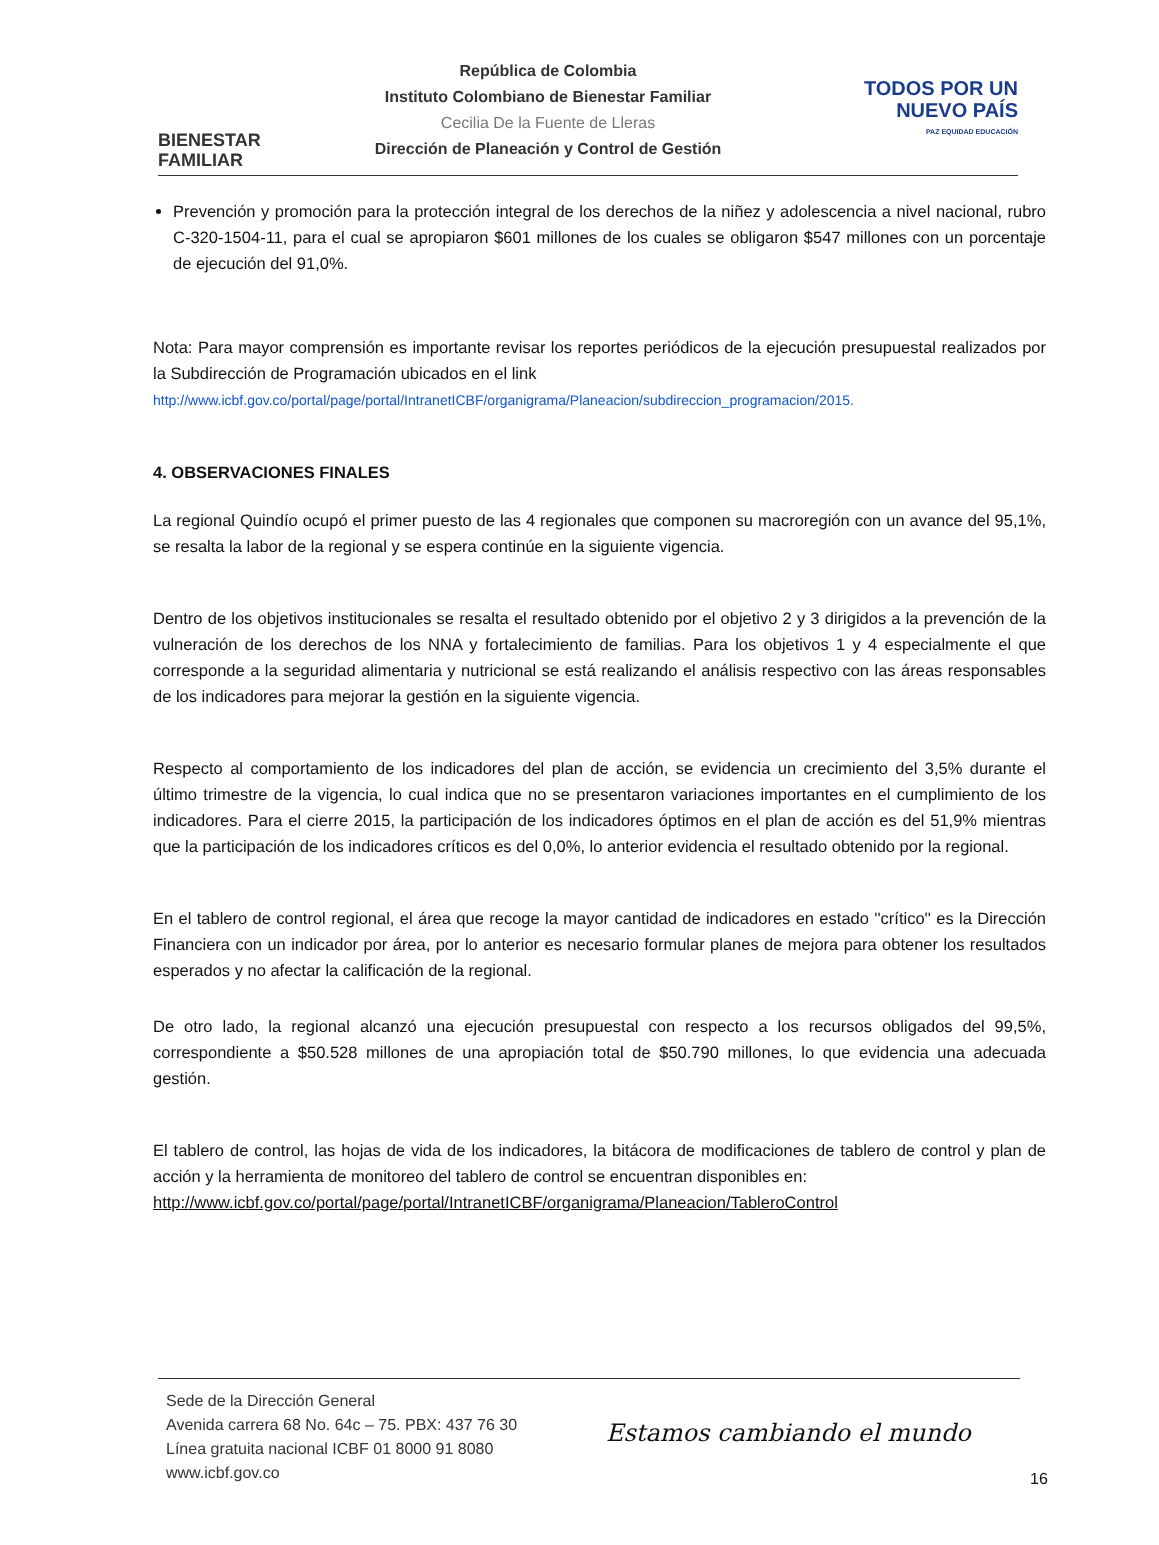BIENESTAR
FAMILIAR
República de Colombia
Instituto Colombiano de Bienestar Familiar
Cecilia De la Fuente de Lleras
Dirección de Planeación y Control de Gestión
TODOS POR UN
NUEVO PAÍS
PAZ EQUIDAD EDUCACIÓN
Prevención y promoción para la protección integral de los derechos de la niñez y adolescencia a nivel nacional, rubro C-320-1504-11, para el cual se apropiaron $601 millones de los cuales se obligaron $547 millones con un porcentaje de ejecución del 91,0%.
Nota: Para mayor comprensión es importante revisar los reportes periódicos de la ejecución presupuestal realizados por la Subdirección de Programación ubicados en el link
http://www.icbf.gov.co/portal/page/portal/IntranetICBF/organigrama/Planeacion/subdireccion_programacion/2015.
4. OBSERVACIONES FINALES
La regional Quindío ocupó el primer puesto de las 4 regionales que componen su macroregión con un avance del 95,1%, se resalta la labor de la regional y se espera continúe en la siguiente vigencia.
Dentro de los objetivos institucionales se resalta el resultado obtenido por el objetivo 2 y 3 dirigidos a la prevención de la vulneración de los derechos de los NNA y fortalecimiento de familias. Para los objetivos 1 y 4 especialmente el que corresponde a la seguridad alimentaria y nutricional se está realizando el análisis respectivo con las áreas responsables de los indicadores para mejorar la gestión en la siguiente vigencia.
Respecto al comportamiento de los indicadores del plan de acción, se evidencia un crecimiento del 3,5% durante el último trimestre de la vigencia, lo cual indica que no se presentaron variaciones importantes en el cumplimiento de los indicadores. Para el cierre 2015, la participación de los indicadores óptimos en el plan de acción es del 51,9% mientras que la participación de los indicadores críticos es del 0,0%, lo anterior evidencia el resultado obtenido por la regional.
En el tablero de control regional, el área que recoge la mayor cantidad de indicadores en estado ''crítico'' es la Dirección Financiera con un indicador por área, por lo anterior es necesario formular planes de mejora para obtener los resultados esperados y no afectar la calificación de la regional.
De otro lado, la regional alcanzó una ejecución presupuestal con respecto a los recursos obligados del 99,5%, correspondiente a $50.528 millones de una apropiación total de $50.790 millones, lo que evidencia una adecuada gestión.
El tablero de control, las hojas de vida de los indicadores, la bitácora de modificaciones de tablero de control y plan de acción y la herramienta de monitoreo del tablero de control se encuentran disponibles en:
http://www.icbf.gov.co/portal/page/portal/IntranetICBF/organigrama/Planeacion/TableroControl
Sede de la Dirección General
Avenida carrera 68 No. 64c – 75. PBX: 437 76 30
Línea gratuita nacional ICBF 01 8000 91 8080
www.icbf.gov.co
Estamos cambiando el mundo
16